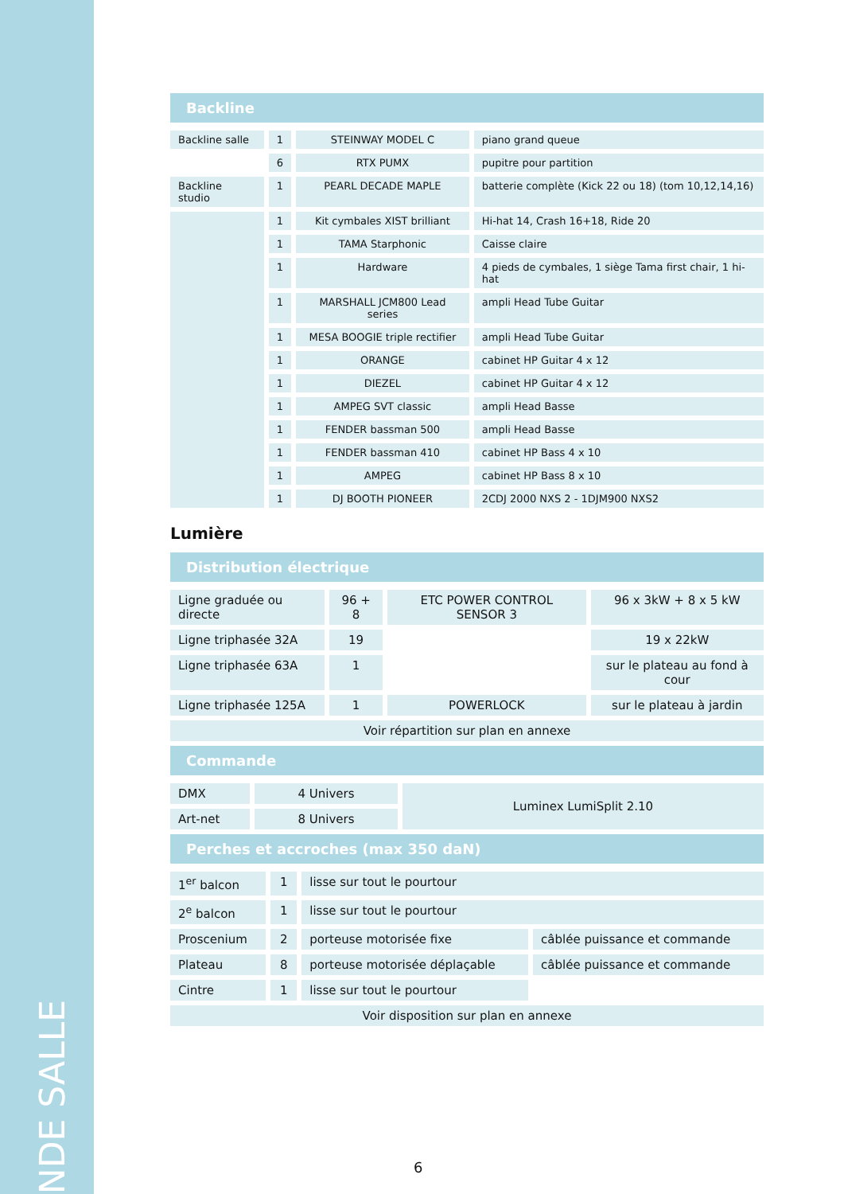NDE SALLE
Backline
| Backline salle | 1 | STEINWAY MODEL C | piano grand queue |
| | 6 | RTX PUMX | pupitre pour partition |
| Backline studio | 1 | PEARL DECADE MAPLE | batterie complète (Kick 22 ou 18) (tom 10,12,14,16) |
| | 1 | Kit cymbales XIST brilliant | Hi-hat 14, Crash 16+18, Ride 20 |
| | 1 | TAMA Starphonic | Caisse claire |
| | 1 | Hardware | 4 pieds de cymbales, 1 siège Tama first chair, 1 hi-hat |
| | 1 | MARSHALL JCM800 Lead series | ampli Head Tube Guitar |
| | 1 | MESA BOOGIE triple rectifier | ampli Head Tube Guitar |
| | 1 | ORANGE | cabinet HP Guitar 4 x 12 |
| | 1 | DIEZEL | cabinet HP Guitar 4 x 12 |
| | 1 | AMPEG SVT classic | ampli Head Basse |
| | 1 | FENDER bassman 500 | ampli Head Basse |
| | 1 | FENDER bassman 410 | cabinet HP Bass 4 x 10 |
| | 1 | AMPEG | cabinet HP Bass 8 x 10 |
| | 1 | DJ BOOTH PIONEER | 2CDJ 2000 NXS 2 - 1DJM900 NXS2 |
Lumière
Distribution électrique
| Ligne graduée ou directe | 96 + 8 | ETC POWER CONTROL SENSOR 3 | 96 x 3kW + 8 x 5 kW |
| Ligne triphasée 32A | 19 | | 19 x 22kW |
| Ligne triphasée 63A | 1 | | sur le plateau au fond à cour |
| Ligne triphasée 125A | 1 | POWERLOCK | sur le plateau à jardin |
| Voir répartition sur plan en annexe | | | |
Commande
| DMX | 4 Univers | Luminex LumiSplit 2.10 |
| Art-net | 8 Univers | |
Perches et accroches (max 350 daN)
| 1<sup>er</sup> balcon | 1 | lisse sur tout le pourtour | |
| 2<sup>e</sup> balcon | 1 | lisse sur tout le pourtour | |
| Proscenium | 2 | porteuse motorisée fixe | câblée puissance et commande |
| Plateau | 8 | porteuse motorisée déplaçable | câblée puissance et commande |
| Cintre | 1 | lisse sur tout le pourtour | |
| Voir disposition sur plan en annexe | | | |
6